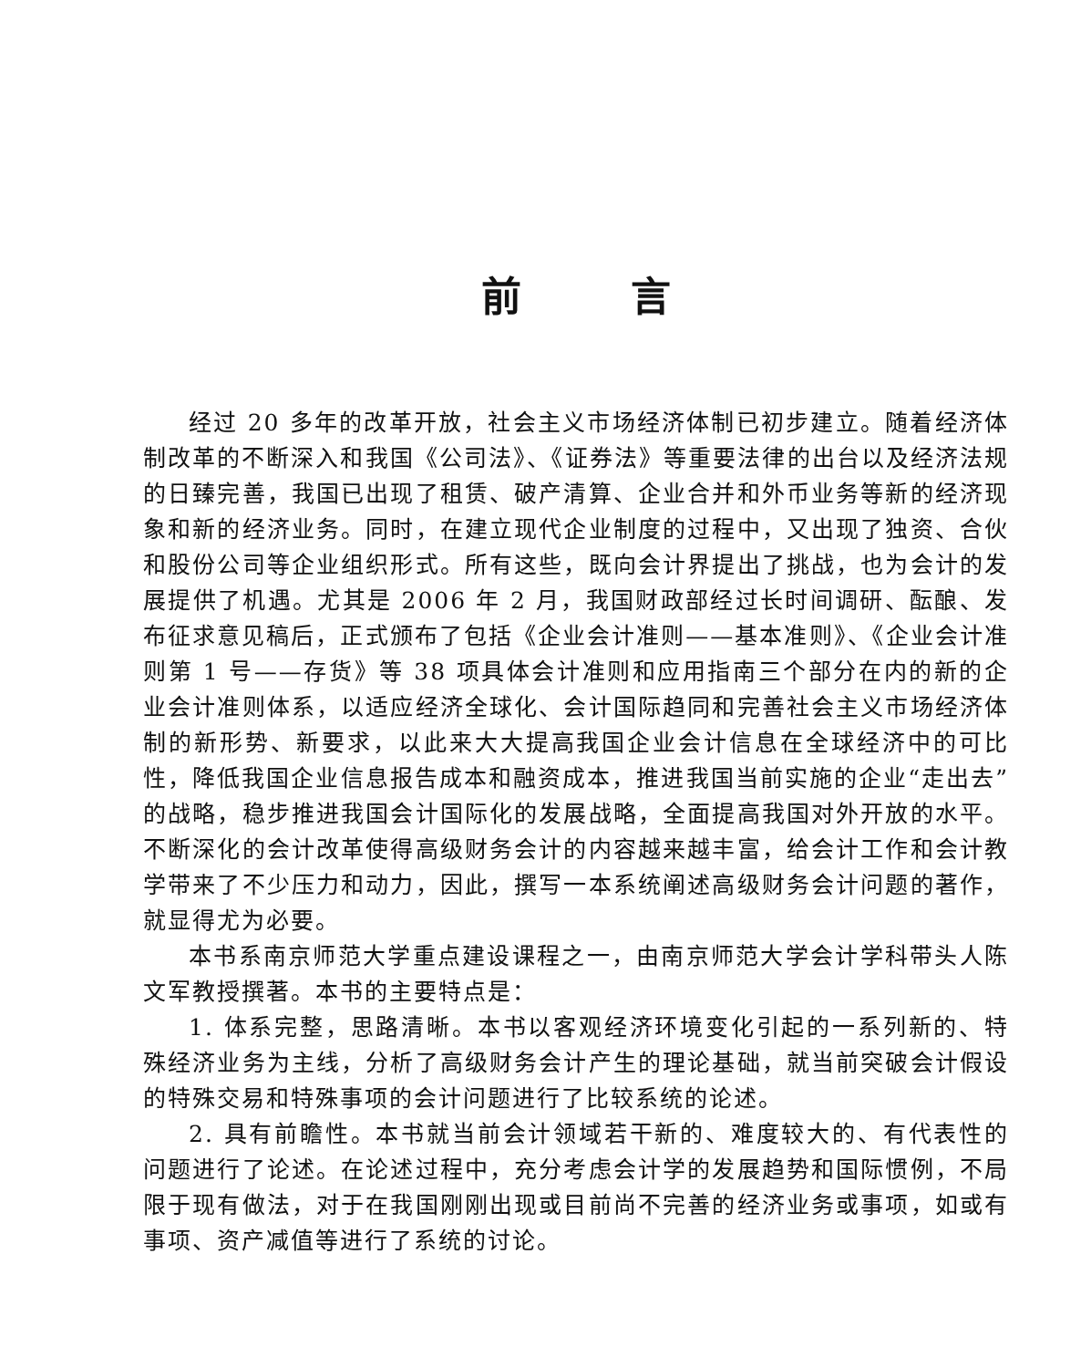前言
经过 20 多年的改革开放，社会主义市场经济体制已初步建立。随着经济体制改革的不断深入和我国《公司法》、《证券法》等重要法律的出台以及经济法规的日臻完善，我国已出现了租赁、破产清算、企业合并和外币业务等新的经济现象和新的经济业务。同时，在建立现代企业制度的过程中，又出现了独资、合伙和股份公司等企业组织形式。所有这些，既向会计界提出了挑战，也为会计的发展提供了机遇。尤其是 2006 年 2 月，我国财政部经过长时间调研、酝酿、发布征求意见稿后，正式颁布了包括《企业会计准则——基本准则》、《企业会计准则第 1 号——存货》等 38 项具体会计准则和应用指南三个部分在内的新的企业会计准则体系，以适应经济全球化、会计国际趋同和完善社会主义市场经济体制的新形势、新要求，以此来大大提高我国企业会计信息在全球经济中的可比性，降低我国企业信息报告成本和融资成本，推进我国当前实施的企业“走出去”的战略，稳步推进我国会计国际化的发展战略，全面提高我国对外开放的水平。不断深化的会计改革使得高级财务会计的内容越来越丰富，给会计工作和会计教学带来了不少压力和动力，因此，撰写一本系统阐述高级财务会计问题的著作，就显得尤为必要。
本书系南京师范大学重点建设课程之一，由南京师范大学会计学科带头人陈文军教授撰著。本书的主要特点是：
1. 体系完整，思路清晰。本书以客观经济环境变化引起的一系列新的、特殊经济业务为主线，分析了高级财务会计产生的理论基础，就当前突破会计假设的特殊交易和特殊事项的会计问题进行了比较系统的论述。
2. 具有前瞻性。本书就当前会计领域若干新的、难度较大的、有代表性的问题进行了论述。在论述过程中，充分考虑会计学的发展趋势和国际惯例，不局限于现有做法，对于在我国刚刚出现或目前尚不完善的经济业务或事项，如或有事项、资产减值等进行了系统的讨论。